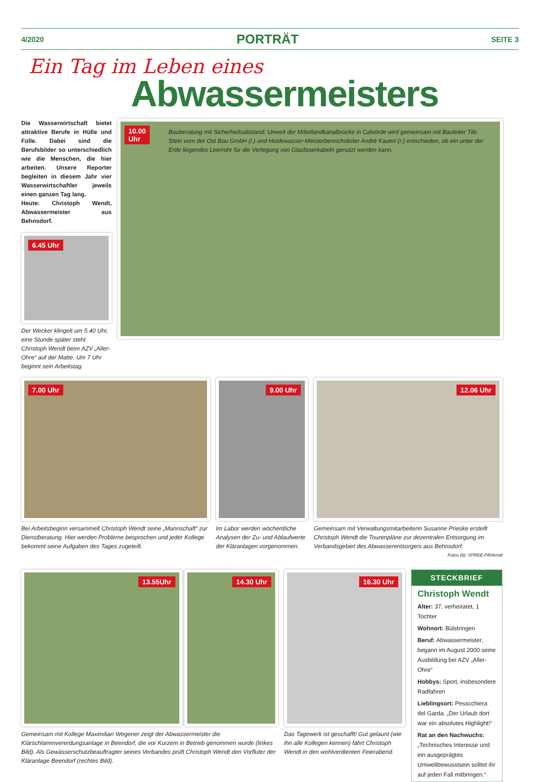4/2020 PORTRÄT SEITE 3
Ein Tag im Leben eines
Abwassermeisters
Die Wasserwirtschaft bietet attraktive Berufe in Hülle und Fülle. Dabei sind die Berufsbilder so unterschiedlich wie die Menschen, die hier arbeiten. Unsere Reporter begleiten in diesem Jahr vier Wasserwirtschaftler jeweils einen ganzen Tag lang.
Heute: Christoph Wendt, Abwassermeister aus Behnsdorf.
6.45 Uhr
Der Wecker klingelt um 5.40 Uhr, eine Stunde später steht Christoph Wendt beim AZV „Aller-Ohre“ auf der Matte. Um 7 Uhr beginnt sein Arbeitstag.
10.00 Uhr
Bauberatung mit Sicherheitsabstand: Unweit der Mittellandkanalbrücke in Calvörde wird gemeinsam mit Bauleiter Tilo Stein vom der Ost Bau GmbH (l.) und Heidewasser-Meisterbereichsleiter André Kauert (r.) entschieden, ob ein unter der Erde liegendes Leerrohr für die Verlegung von Glasfaserkabeln genutzt werden kann.
7.00 Uhr
Bei Arbeitsbeginn versammelt Christoph Wendt seine „Mannschaft“ zur Dienstberatung. Hier werden Probleme besprochen und jeder Kollege bekommt seine Aufgaben des Tages zugeteilt.
9.00 Uhr
Im Labor werden wöchentliche Analysen der Zu- und Ablaufwerte der Kläranlagen vorgenommen.
12.06 Uhr
Gemeinsam mit Verwaltungsmitarbeiterin Susanne Prieske erstellt Christoph Wendt die Tourenpläne zur dezentralen Entsorgung im Verbandsgebiet des Abwasserentsorgers aus Behnsdorf. Fotos (8): SPREE-PR/Arndt
13.55Uhr 14.30 Uhr
Gemeinsam mit Kollege Maximilian Wegener zeigt der Abwassermeister die Klärschlammvererdungsanlage in Beendorf, die vor Kurzem in Betrieb genommen wurde (linkes Bild). Als Gewässerschutzbeauftragter seines Verbandes prüft Christoph Wendt den Vorfluter der Kläranlage Beendorf (rechtes Bild).
16.30 Uhr
Das Tagewerk ist geschafft! Gut gelaunt (wie ihn alle Kollegen kennen) fährt Christoph Wendt in den wohlverdienten Feierabend.
STECKBRIEF
Christoph Wendt
Alter: 37, verheiratet, 1 Tochter
Wohnort: Bülstringen
Beruf: Abwassermeister, begann im August 2000 seine Ausbildung bei AZV „Aller-Ohre“
Hobbys: Sport, insbesondere Radfahren
Lieblingsort: Pesscchiera del Garda. „Der Urlaub dort war ein absolutes Highlight!“
Rat an den Nachwuchs: „Technisches Interesse und ein ausgeprägtes Umweltbewusstsein solltet ihr auf jeden Fall mitbringen.“